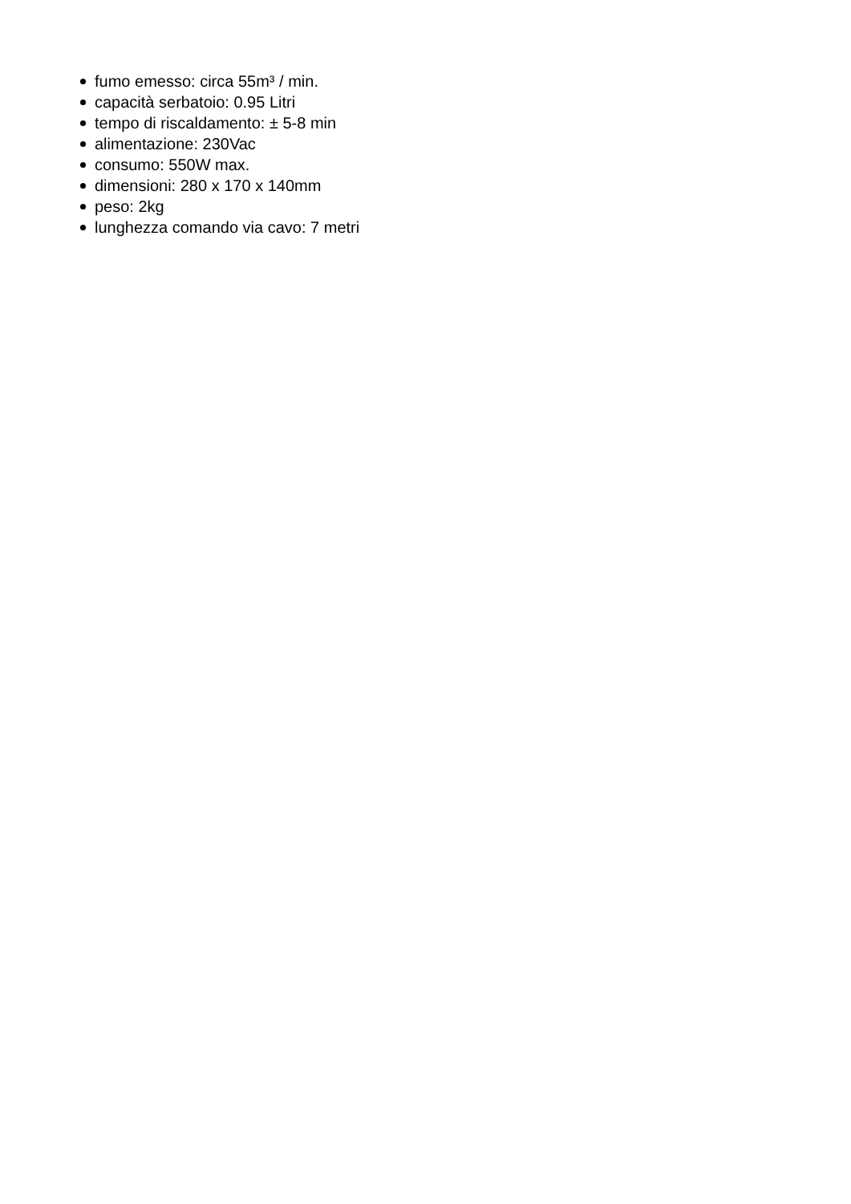fumo emesso: circa 55m³ / min.
capacità serbatoio: 0.95 Litri
tempo di riscaldamento: ± 5-8 min
alimentazione: 230Vac
consumo: 550W max.
dimensioni: 280 x 170 x 140mm
peso: 2kg
lunghezza comando via cavo: 7 metri